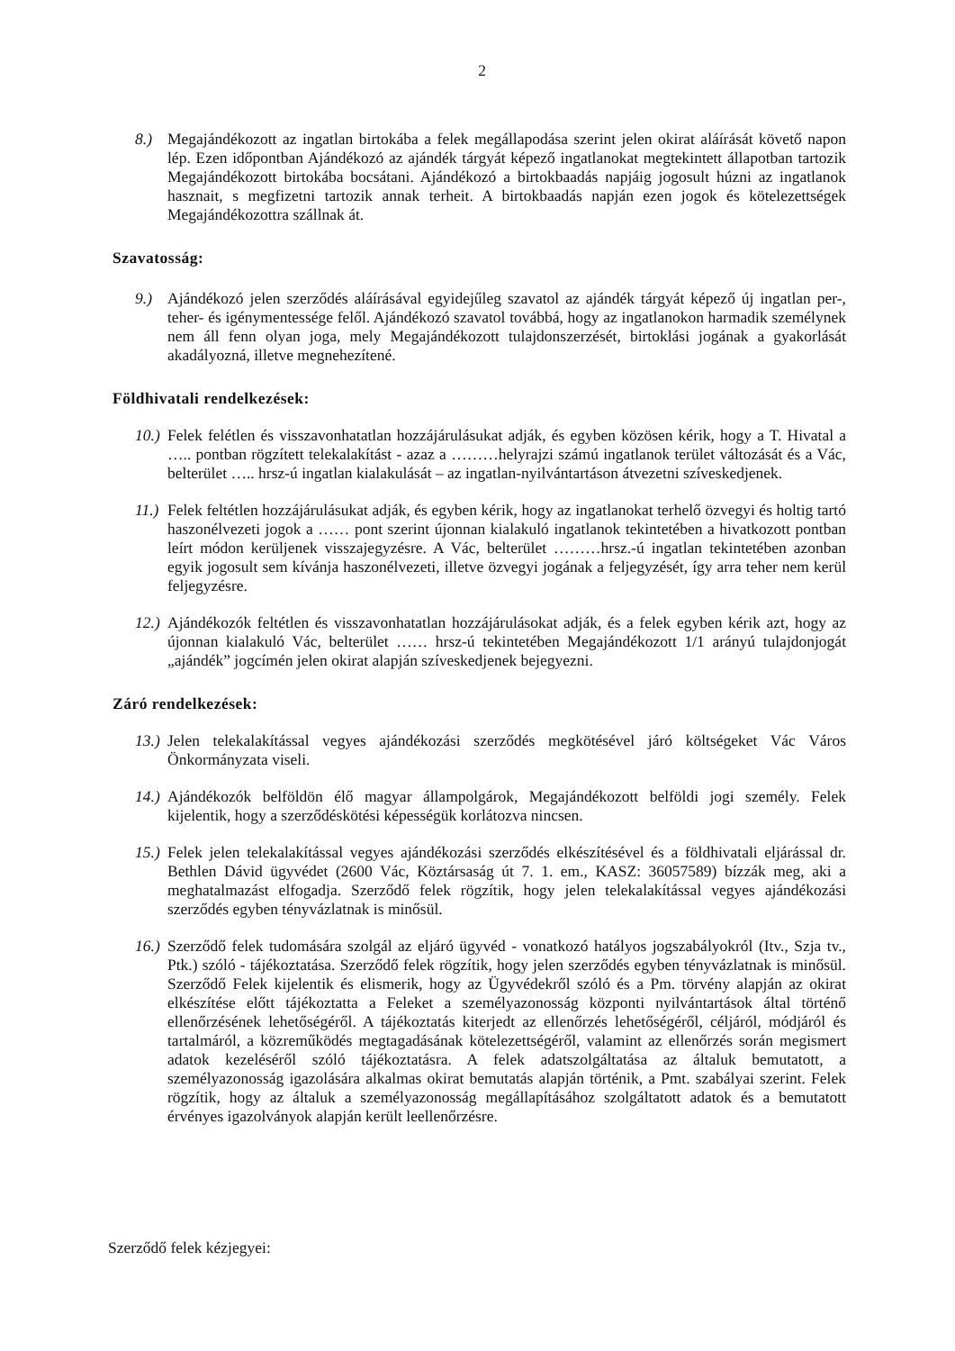2
8.) Megajándékozott az ingatlan birtokába a felek megállapodása szerint jelen okirat aláírását követő napon lép. Ezen időpontban Ajándékozó az ajándék tárgyát képező ingatlanokat megtekintett állapotban tartozik Megajándékozott birtokába bocsátani. Ajándékozó a birtokbaadás napjáig jogosult húzni az ingatlanok hasznait, s megfizetni tartozik annak terheit. A birtokbaadás napján ezen jogok és kötelezettségek Megajándékozottra szállnak át.
Szavatosság:
9.) Ajándékozó jelen szerződés aláírásával egyidejűleg szavatol az ajándék tárgyát képező új ingatlan per-, teher- és igénymentessége felől. Ajándékozó szavatol továbbá, hogy az ingatlanokon harmadik személynek nem áll fenn olyan joga, mely Megajándékozott tulajdonszerzését, birtoklási jogának a gyakorlását akadályozná, illetve megnehezítené.
Földhivatali rendelkezések:
10.) Felek felétlen és visszavonhatatlan hozzájárulásukat adják, és egyben közösen kérik, hogy a T. Hivatal a ….. pontban rögzített telekalakítást - azaz a ………helyrajzi számú ingatlanok terület változását és a Vác, belterület ….. hrsz-ú ingatlan kialakulását – az ingatlan-nyilvántartáson átvezetni szíveskedjenek.
11.) Felek feltétlen hozzájárulásukat adják, és egyben kérik, hogy az ingatlanokat terhelő özvegyi és holtig tartó haszonélvezeti jogok a …… pont szerint újonnan kialakuló ingatlanok tekintetében a hivatkozott pontban leírt módon kerüljenek visszajegyzésre. A Vác, belterület ………hrsz.-ú ingatlan tekintetében azonban egyik jogosult sem kívánja haszonélvezeti, illetve özvegyi jogának a feljegyzését, így arra teher nem kerül feljegyzésre.
12.) Ajándékozók feltétlen és visszavonhatatlan hozzájárulásokat adják, és a felek egyben kérik azt, hogy az újonnan kialakuló Vác, belterület …… hrsz-ú tekintetében Megajándékozott 1/1 arányú tulajdonjogát „ajándék” jogcímén jelen okirat alapján szíveskedjenek bejegyezni.
Záró rendelkezések:
13.) Jelen telekalakítással vegyes ajándékozási szerződés megkötésével járó költségeket Vác Város Önkormányzata viseli.
14.) Ajándékozók belföldön élő magyar állampolgárok, Megajándékozott belföldi jogi személy. Felek kijelentik, hogy a szerződéskötési képességük korlátozva nincsen.
15.) Felek jelen telekalakítással vegyes ajándékozási szerződés elkészítésével és a földhivatali eljárással dr. Bethlen Dávid ügyvédet (2600 Vác, Köztársaság út 7. 1. em., KASZ: 36057589) bízzák meg, aki a meghatalmazást elfogadja. Szerződő felek rögzítik, hogy jelen telekalakítással vegyes ajándékozási szerződés egyben tényvázlatnak is minősül.
16.) Szerződő felek tudomására szolgál az eljáró ügyvéd - vonatkozó hatályos jogszabályokról (Itv., Szja tv., Ptk.) szóló - tájékoztatása. Szerződő felek rögzítik, hogy jelen szerződés egyben tényvázlatnak is minősül. Szerződő Felek kijelentik és elismerik, hogy az Ügyvédekről szóló és a Pm. törvény alapján az okirat elkészítése előtt tájékoztatta a Feleket a személyazonosság központi nyilvántartások által történő ellenőrzésének lehetőségéről. A tájékoztatás kiterjedt az ellenőrzés lehetőségéről, céljáról, módjáról és tartalmáról, a közreműködés megtagadásának kötelezettségéről, valamint az ellenőrzés során megismert adatok kezeléséről szóló tájékoztatásra. A felek adatszolgáltatása az általuk bemutatott, a személyazonosság igazolására alkalmas okirat bemutatás alapján történik, a Pmt. szabályai szerint. Felek rögzítik, hogy az általuk a személyazonosság megállapításához szolgáltatott adatok és a bemutatott érvényes igazolványok alapján került leellenőrzésre.
Szerződő felek kézjegyei: